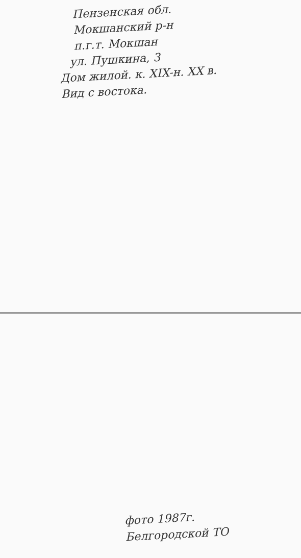Пензенская обл.
Мокшанский р-н
п.г.т. Мокшан
ул. Пушкина, 3
Дом жилой. к. XIX-н. XX в.
Вид с востока.
фото 1987г.
Белгородской ТО